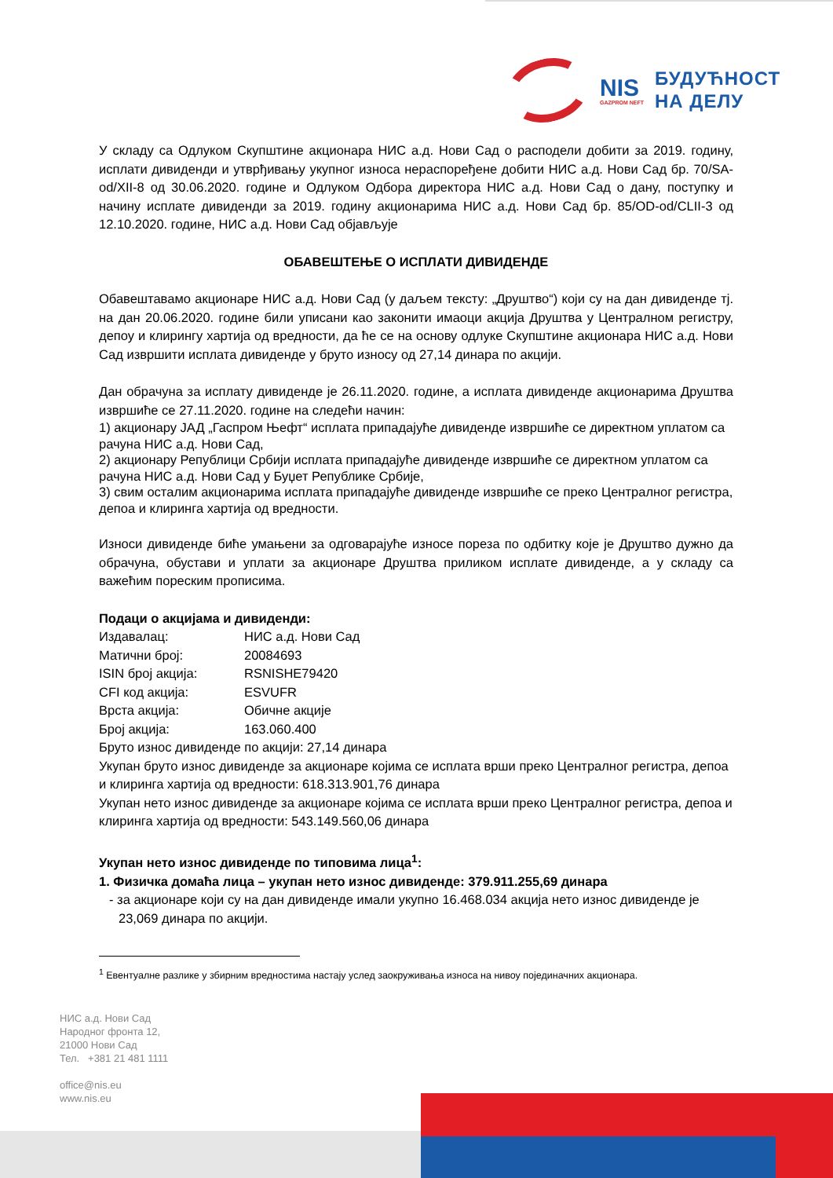NIS
GAZPROM NEFT
БУДУЋНОСТ
НА ДЕЛУ
У складу са Одлуком Скупштине акционара НИС а.д. Нови Сад о расподели добити за 2019. годину, исплати дивиденди и утврђивању укупног износа нераспоређене добити НИС а.д. Нови Сад бр. 70/SA-od/XII-8 од 30.06.2020. године и Одлуком Одбора директора НИС а.д. Нови Сад о дану, поступку и начину исплате дивиденди за 2019. годину акционарима НИС а.д. Нови Сад бр. 85/OD-od/CLII-3 од 12.10.2020. године, НИС а.д. Нови Сад објављује
ОБАВЕШТЕЊЕ О ИСПЛАТИ ДИВИДЕНДЕ
Обавештавамо акционаре НИС а.д. Нови Сад (у даљем тексту: „Друштво“) који су на дан дивиденде тј. на дан 20.06.2020. године били уписани као законити имаоци акција Друштва у Централном регистру, депоу и клирингу хартија од вредности, да ће се на основу одлуке Скупштине акционара НИС а.д. Нови Сад извршити исплата дивиденде у бруто износу од 27,14 динара по акцији.
Дан обрачуна за исплату дивиденде је 26.11.2020. године, а исплата дивиденде акционарима Друштва извршиће се 27.11.2020. године на следећи начин:
1) акционару ЈАД „Гаспром Њефт“ исплата припадајуће дивиденде извршиће се директном уплатом са рачуна НИС а.д. Нови Сад,
2) акционару Републици Србији исплата припадајуће дивиденде извршиће се директном уплатом са рачуна НИС а.д. Нови Сад у Буџет Републике Србије,
3) свим осталим акционарима исплата припадајуће дивиденде извршиће се преко Централног регистра, депоа и клиринга хартија од вредности.
Износи дивиденде биће умањени за одговарајуће износе пореза по одбитку које је Друштво дужно да обрачуна, обустави и уплати за акционаре Друштва приликом исплате дивиденде, а у складу са важећим пореским прописима.
Подаци о акцијама и дивиденди:
Издавалац: НИС а.д. Нови Сад
Матични број: 20084693
ISIN број акција: RSNISHE79420
CFI код акција: ESVUFR
Врста акција: Обичне акције
Број акција: 163.060.400
Бруто износ дивиденде по акцији: 27,14 динара
Укупан бруто износ дивиденде за акционаре којима се исплата врши преко Централног регистра, депоа и клиринга хартија од вредности: 618.313.901,76 динара
Укупан нето износ дивиденде за акционаре којима се исплата врши преко Централног регистра, депоа и клиринга хартија од вредности: 543.149.560,06 динара
Укупан нето износ дивиденде по типовима лица<sup>1</sup>:
1. Физичка домаћа лица – укупан нето износ дивиденде: 379.911.255,69 динара
- за акционаре који су на дан дивиденде имали укупно 16.468.034 акција нето износ дивиденде је 23,069 динара по акцији.
<sup>1</sup> Евентуалне разлике у збирним вредностима настају услед заокруживања износа на нивоу појединачних акционара.
НИС а.д. Нови Сад
Народног фронта 12,
21000 Нови Сад
Тел. +381 21 481 1111
office@nis.eu
www.nis.eu